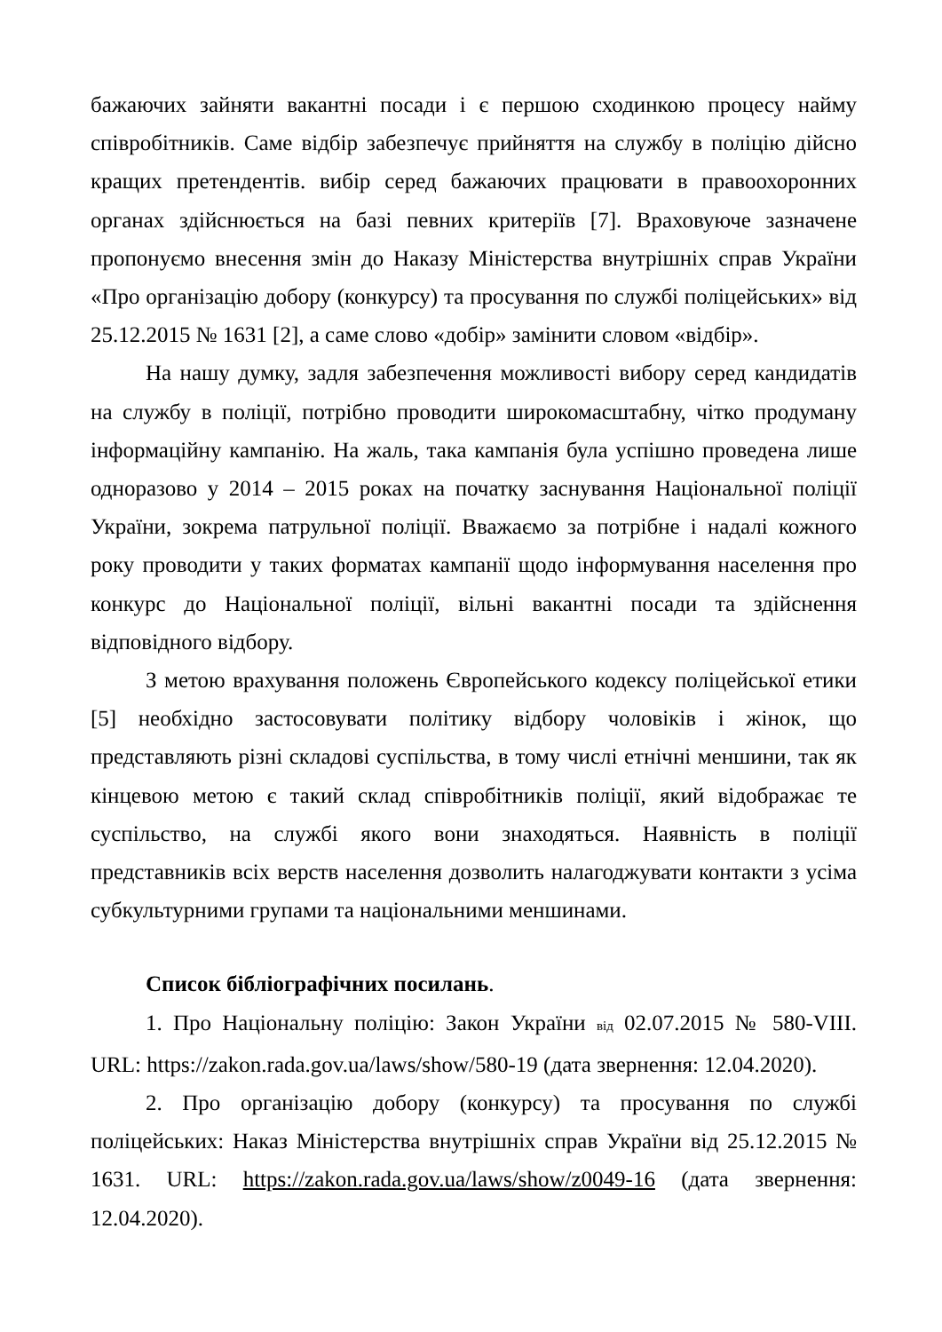бажаючих зайняти вакантні посади і є першою сходинкою процесу найму співробітників. Саме відбір забезпечує прийняття на службу в поліцію дійсно кращих претендентів. вибір серед бажаючих працювати в правоохоронних органах здійснюється на базі певних критеріїв [7]. Враховуюче зазначене пропонуємо внесення змін до Наказу Міністерства внутрішніх справ України «Про організацію добору (конкурсу) та просування по службі поліцейських» від 25.12.2015 № 1631 [2], а саме слово «добір» замінити словом «відбір».
На нашу думку, задля забезпечення можливості вибору серед кандидатів на службу в поліції, потрібно проводити широкомасштабну, чітко продуману інформаційну кампанію. На жаль, така кампанія була успішно проведена лише одноразово у 2014 – 2015 роках на початку заснування Національної поліції України, зокрема патрульної поліції. Вважаємо за потрібне і надалі кожного року проводити у таких форматах кампанії щодо інформування населення про конкурс до Національної поліції, вільні вакантні посади та здійснення відповідного відбору.
З метою врахування положень Європейського кодексу поліцейської етики [5] необхідно застосовувати політику відбору чоловіків і жінок, що представляють різні складові суспільства, в тому числі етнічні меншини, так як кінцевою метою є такий склад співробітників поліції, який відображає те суспільство, на службі якого вони знаходяться. Наявність в поліції представників всіх верств населення дозволить налагоджувати контакти з усіма субкультурними групами та національними меншинами.
Список бібліографічних посилань.
1. Про Національну поліцію: Закон України від 02.07.2015 № 580-VIII. URL: https://zakon.rada.gov.ua/laws/show/580-19 (дата звернення: 12.04.2020).
2. Про організацію добору (конкурсу) та просування по службі поліцейських: Наказ Міністерства внутрішніх справ України від 25.12.2015 № 1631. URL: https://zakon.rada.gov.ua/laws/show/z0049-16 (дата звернення: 12.04.2020).